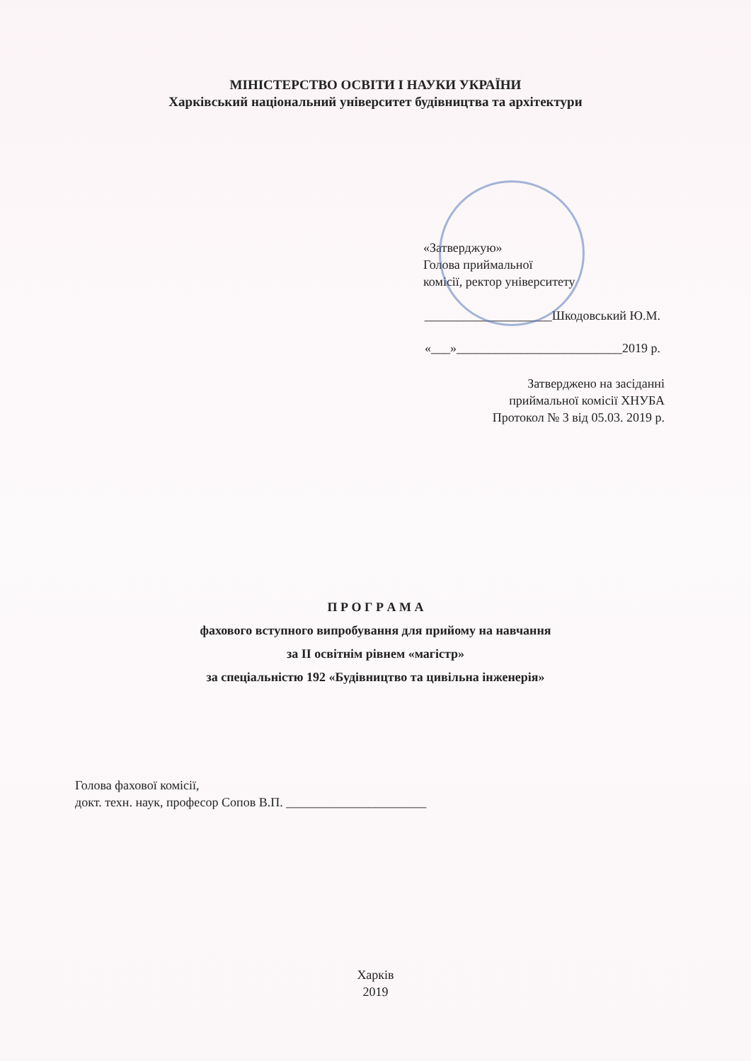МІНІСТЕРСТВО ОСВІТИ І НАУКИ УКРАЇНИ
Харківський національний університет будівництва та архітектури
«Затверджую»
Голова приймальної
комісії, ректор університету
____________________Шкодовський Ю.М.
«___»__________________________2019 р.
Затверджено на засіданні
приймальної комісії ХНУБА
Протокол № 3 від 05.03. 2019 р.
П Р О Г Р А М А
фахового вступного випробування для прийому на навчання
за ІІ освітнім рівнем «магістр»
за спеціальністю 192 «Будівництво та цивільна інженерія»
Голова фахової комісії,
докт. техн. наук, професор Сопов В.П. ______________________
Харків
2019